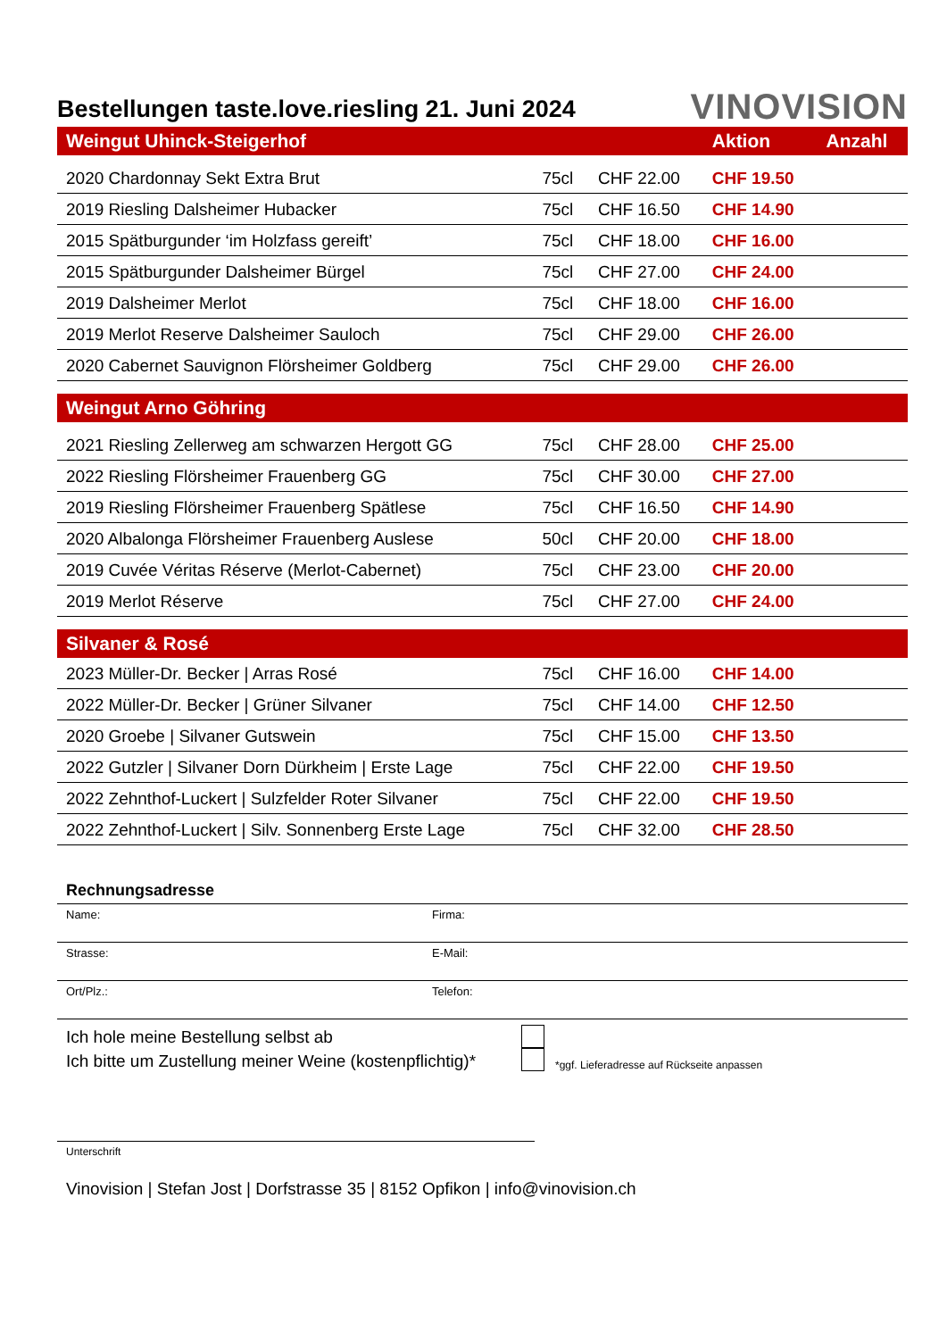Bestellungen taste.love.riesling 21. Juni 2024
VINOVISION
| Weingut Uhinck-Steigerhof | | | Aktion | Anzahl |
| --- | --- | --- | --- | --- |
| 2020 Chardonnay Sekt Extra Brut | 75cl | CHF 22.00 | CHF 19.50 | |
| 2019 Riesling Dalsheimer Hubacker | 75cl | CHF 16.50 | CHF 14.90 | |
| 2015 Spätburgunder ‘im Holzfass gereift’ | 75cl | CHF 18.00 | CHF 16.00 | |
| 2015 Spätburgunder Dalsheimer Bürgel | 75cl | CHF 27.00 | CHF 24.00 | |
| 2019 Dalsheimer Merlot | 75cl | CHF 18.00 | CHF 16.00 | |
| 2019 Merlot Reserve Dalsheimer Sauloch | 75cl | CHF 29.00 | CHF 26.00 | |
| 2020 Cabernet Sauvignon Flörsheimer Goldberg | 75cl | CHF 29.00 | CHF 26.00 | |
| Weingut Arno Göhring | | | | |
| 2021 Riesling Zellerweg am schwarzen Hergott GG | 75cl | CHF 28.00 | CHF 25.00 | |
| 2022 Riesling Flörsheimer Frauenberg GG | 75cl | CHF 30.00 | CHF 27.00 | |
| 2019 Riesling Flörsheimer Frauenberg Spätlese | 75cl | CHF 16.50 | CHF 14.90 | |
| 2020 Albalonga Flörsheimer Frauenberg Auslese | 50cl | CHF 20.00 | CHF 18.00 | |
| 2019 Cuvée Véritas Réserve (Merlot-Cabernet) | 75cl | CHF 23.00 | CHF 20.00 | |
| 2019 Merlot Réserve | 75cl | CHF 27.00 | CHF 24.00 | |
| Silvaner & Rosé | | | | |
| 2023 Müller-Dr. Becker / Arras Rosé | 75cl | CHF 16.00 | CHF 14.00 | |
| 2022 Müller-Dr. Becker / Grüner Silvaner | 75cl | CHF 14.00 | CHF 12.50 | |
| 2020 Groebe / Silvaner Gutswein | 75cl | CHF 15.00 | CHF 13.50 | |
| 2022 Gutzler / Silvaner Dorn Dürkheim / Erste Lage | 75cl | CHF 22.00 | CHF 19.50 | |
| 2022 Zehnthof-Luckert / Sulzfelder Roter Silvaner | 75cl | CHF 22.00 | CHF 19.50 | |
| 2022 Zehnthof-Luckert / Silv. Sonnenberg Erste Lage | 75cl | CHF 32.00 | CHF 28.50 | |
Rechnungsadresse
Name: Firma:
Strasse: E-Mail:
Ort/Plz.: Telefon:
Ich hole meine Bestellung selbst ab
Ich bitte um Zustellung meiner Weine (kostenpflichtig)*
*ggf. Lieferadresse auf Rückseite anpassen
Unterschrift
Vinovision | Stefan Jost | Dorfstrasse 35 | 8152 Opfikon | info@vinovision.ch